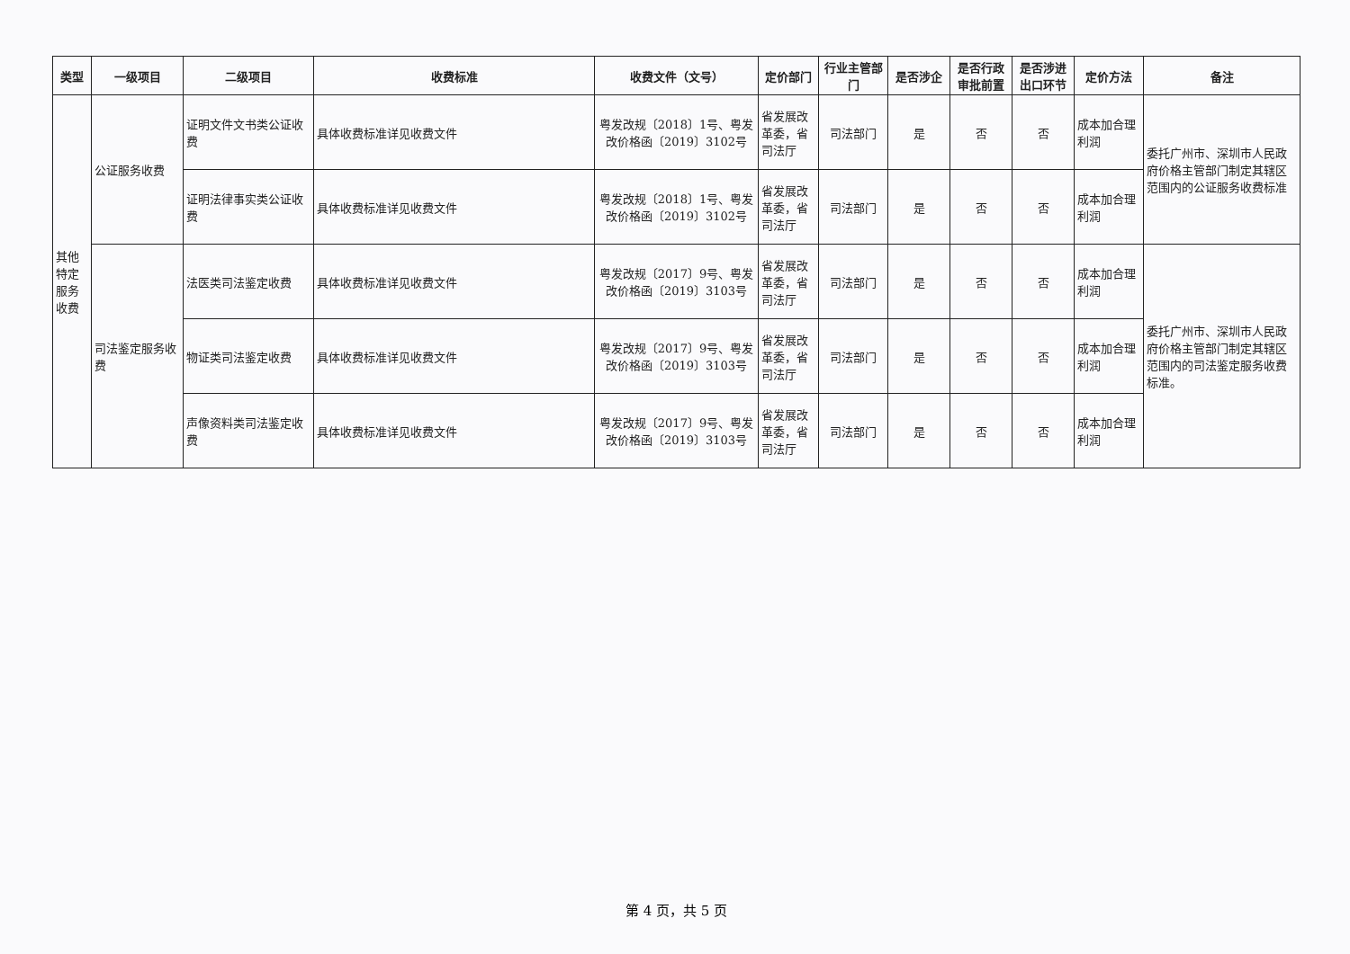| 类型 | 一级项目 | 二级项目 | 收费标准 | 收费文件（文号） | 定价部门 | 行业主管部门 | 是否涉企 | 是否行政审批前置 | 是否涉进出口环节 | 定价方法 | 备注 |
| --- | --- | --- | --- | --- | --- | --- | --- | --- | --- | --- | --- |
| 其他特定服务收费 | 公证服务收费 | 证明文件文书类公证收费 | 具体收费标准详见收费文件 | 粤发改规〔2018〕1号、粤发改价格函〔2019〕3102号 | 省发展改革委，省司法厅 | 司法部门 | 是 | 否 | 否 | 成本加合理利润 | 委托广州市、深圳市人民政府价格主管部门制定其辖区范围内的公证服务收费标准 |
| | | 证明法律事实类公证收费 | 具体收费标准详见收费文件 | 粤发改规〔2018〕1号、粤发改价格函〔2019〕3102号 | 省发展改革委，省司法厅 | 司法部门 | 是 | 否 | 否 | 成本加合理利润 | |
| | 司法鉴定服务收费 | 法医类司法鉴定收费 | 具体收费标准详见收费文件 | 粤发改规〔2017〕9号、粤发改价格函〔2019〕3103号 | 省发展改革委，省司法厅 | 司法部门 | 是 | 否 | 否 | 成本加合理利润 | 委托广州市、深圳市人民政府价格主管部门制定其辖区范围内的司法鉴定服务收费标准。 |
| | | 物证类司法鉴定收费 | 具体收费标准详见收费文件 | 粤发改规〔2017〕9号、粤发改价格函〔2019〕3103号 | 省发展改革委，省司法厅 | 司法部门 | 是 | 否 | 否 | 成本加合理利润 | |
| | | 声像资料类司法鉴定收费 | 具体收费标准详见收费文件 | 粤发改规〔2017〕9号、粤发改价格函〔2019〕3103号 | 省发展改革委，省司法厅 | 司法部门 | 是 | 否 | 否 | 成本加合理利润 | |
第 4 页，共 5 页